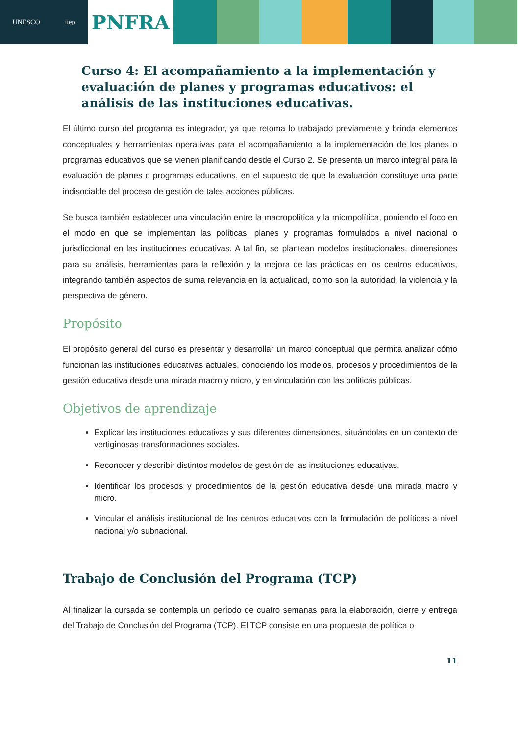UNESCO iiep
PNFRA
Curso 4: El acompañamiento a la implementación y evaluación de planes y programas educativos: el análisis de las instituciones educativas.
El último curso del programa es integrador, ya que retoma lo trabajado previamente y brinda elementos conceptuales y herramientas operativas para el acompañamiento a la implementación de los planes o programas educativos que se vienen planificando desde el Curso 2. Se presenta un marco integral para la evaluación de planes o programas educativos, en el supuesto de que la evaluación constituye una parte indisociable del proceso de gestión de tales acciones públicas.
Se busca también establecer una vinculación entre la macropolítica y la micropolítica, poniendo el foco en el modo en que se implementan las políticas, planes y programas formulados a nivel nacional o jurisdiccional en las instituciones educativas. A tal fin, se plantean modelos institucionales, dimensiones para su análisis, herramientas para la reflexión y la mejora de las prácticas en los centros educativos, integrando también aspectos de suma relevancia en la actualidad, como son la autoridad, la violencia y la perspectiva de género.
Propósito
El propósito general del curso es presentar y desarrollar un marco conceptual que permita analizar cómo funcionan las instituciones educativas actuales, conociendo los modelos, procesos y procedimientos de la gestión educativa desde una mirada macro y micro, y en vinculación con las políticas públicas.
Objetivos de aprendizaje
Explicar las instituciones educativas y sus diferentes dimensiones, situándolas en un contexto de vertiginosas transformaciones sociales.
Reconocer y describir distintos modelos de gestión de las instituciones educativas.
Identificar los procesos y procedimientos de la gestión educativa desde una mirada macro y micro.
Vincular el análisis institucional de los centros educativos con la formulación de políticas a nivel nacional y/o subnacional.
Trabajo de Conclusión del Programa (TCP)
Al finalizar la cursada se contempla un período de cuatro semanas para la elaboración, cierre y entrega del Trabajo de Conclusión del Programa (TCP). El TCP consiste en una propuesta de política o
11